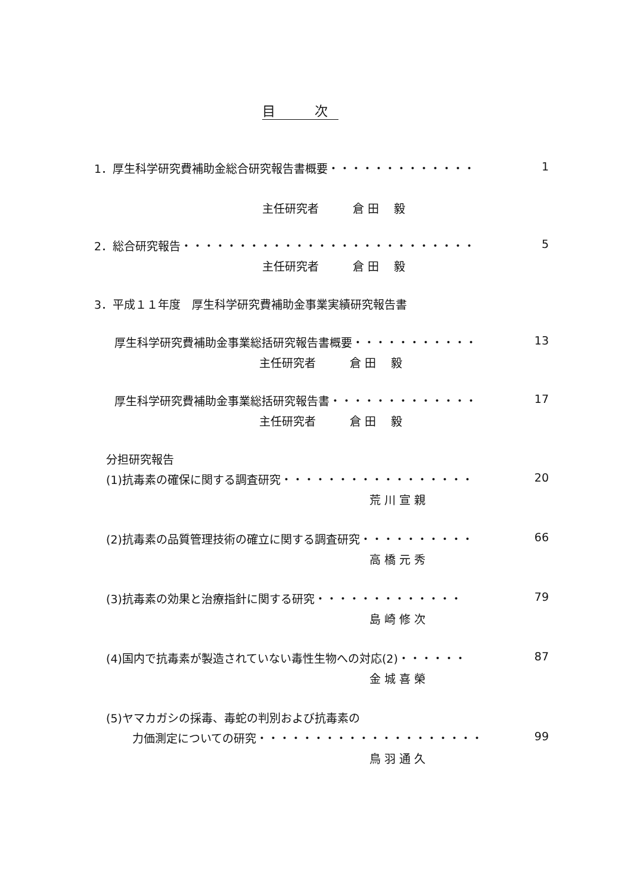目　　　次
1．厚生科学研究費補助金総合研究報告書概要・・・・・・・・・・・・・
1
主任研究者　　　倉 田　 毅
2．総合研究報告・・・・・・・・・・・・・・・・・・・・・・・・・・
5
主任研究者　　　倉 田　 毅
3．平成１１年度　厚生科学研究費補助金事業実績研究報告書
厚生科学研究費補助金事業総括研究報告書概要・・・・・・・・・・・
13
主任研究者　　　倉 田　 毅
厚生科学研究費補助金事業総括研究報告書・・・・・・・・・・・・・
17
主任研究者　　　倉 田　 毅
分担研究報告
(1)抗毒素の確保に関する調査研究・・・・・・・・・・・・・・・・・
20
荒 川 宣 親
(2)抗毒素の品質管理技術の確立に関する調査研究・・・・・・・・・・
66
高 橋 元 秀
(3)抗毒素の効果と治療指針に関する研究・・・・・・・・・・・・・
79
島 崎 修 次
(4)国内で抗毒素が製造されていない毒性生物への対応(2)・・・・・・
87
金 城 喜 榮
(5)ヤマカガシの採毒、毒蛇の判別および抗毒素の
力価測定についての研究・・・・・・・・・・・・・・・・・・・・
99
鳥 羽 通 久